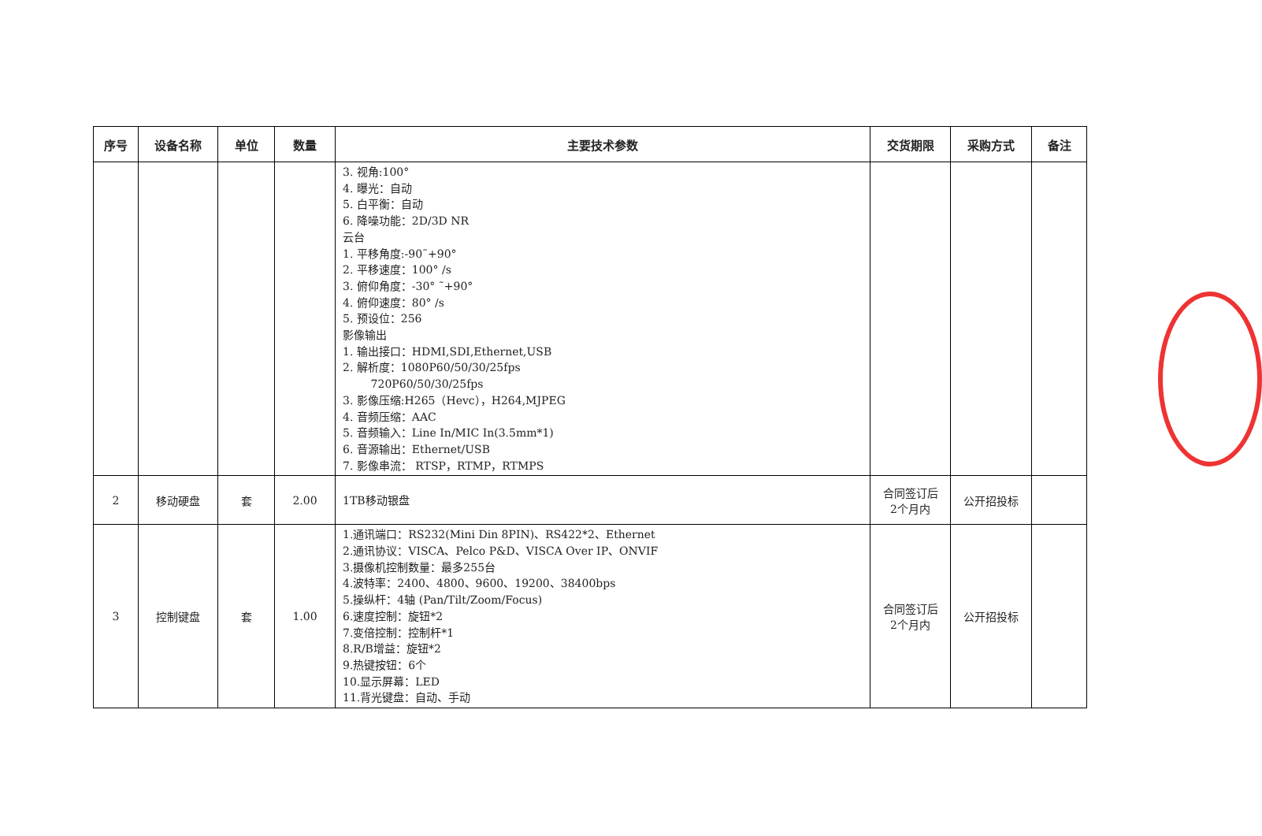| 序号 | 设备名称 | 单位 | 数量 | 主要技术参数 | 交货期限 | 采购方式 | 备注 |
| --- | --- | --- | --- | --- | --- | --- | --- |
| | | | | 3. 视角:100° 4. 曝光：自动 5. 白平衡：自动 6. 降噪功能：2D/3D NR 云台 1. 平移角度:-90˜+90° 2. 平移速度：100° /s 3. 俯仰角度：-30° ˜+90° 4. 俯仰速度：80° /s 5. 预设位：256 影像输出 1. 输出接口：HDMI,SDI,Ethernet,USB 2. 解析度：1080P60/50/30/25fps 720P60/50/30/25fps 3. 影像压缩:H265（Hevc），H264,MJPEG 4. 音频压缩：AAC 5. 音频输入：Line In/MIC In(3.5mm*1) 6. 音源输出：Ethernet/USB 7. 影像串流： RTSP，RTMP，RTMPS | | | |
| 2 | 移动硬盘 | 套 | 2.00 | 1TB移动银盘 | 合同签订后 2个月内 | 公开招投标 | |
| 3 | 控制键盘 | 套 | 1.00 | 1.通讯端口：RS232(Mini Din 8PIN)、RS422*2、Ethernet 2.通讯协议：VISCA、Pelco P&D、VISCA Over IP、ONVIF 3.摄像机控制数量：最多255台 4.波特率：2400、4800、9600、19200、38400bps 5.操纵杆：4轴 (Pan/Tilt/Zoom/Focus) 6.速度控制：旋钮*2 7.变倍控制：控制杆*1 8.R/B增益：旋钮*2 9.热键按钮：6个 10.显示屏幕：LED 11.背光键盘：自动、手动 | 合同签订后 2个月内 | 公开招投标 | |